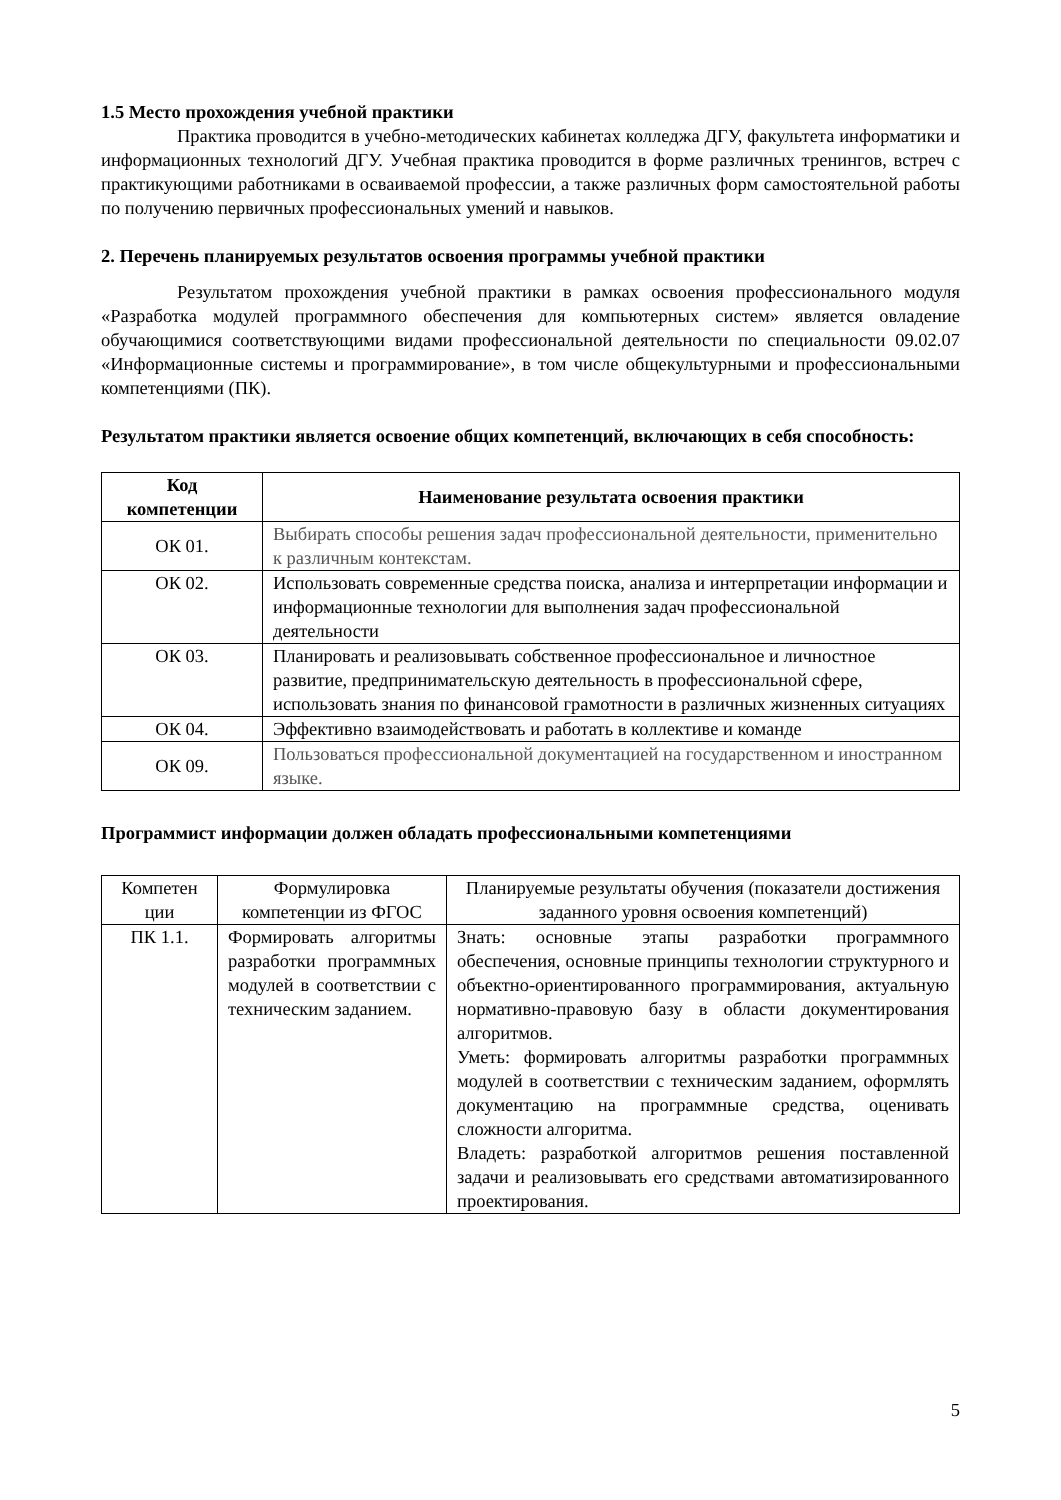1.5 Место прохождения учебной практики
Практика проводится в учебно-методических кабинетах колледжа ДГУ, факультета информатики и информационных технологий ДГУ. Учебная практика проводится в форме различных тренингов, встреч с практикующими работниками в осваиваемой профессии, а также различных форм самостоятельной работы по получению первичных профессиональных умений и навыков.
2. Перечень планируемых результатов освоения программы учебной практики
Результатом прохождения учебной практики в рамках освоения профессионального модуля «Разработка модулей программного обеспечения для компьютерных систем» является овладение обучающимися соответствующими видами профессиональной деятельности по специальности 09.02.07 «Информационные системы и программирование», в том числе общекультурными и профессиональными компетенциями (ПК).
Результатом практики является освоение общих компетенций, включающих в себя способность:
| Код компетенции | Наименование результата освоения практики |
| --- | --- |
| ОК 01. | Выбирать способы решения задач профессиональной деятельности, применительно к различным контекстам. |
| ОК 02. | Использовать современные средства поиска, анализа и интерпретации информации и информационные технологии для выполнения задач профессиональной деятельности |
| ОК 03. | Планировать и реализовывать собственное профессиональное и личностное развитие, предпринимательскую деятельность в профессиональной сфере, использовать знания по финансовой грамотности в различных жизненных ситуациях |
| ОК 04. | Эффективно взаимодействовать и работать в коллективе и команде |
| ОК 09. | Пользоваться профессиональной документацией на государственном и иностранном языке. |
Программист информации должен обладать профессиональными компетенциями
| Компетен ции | Формулировка компетенции из ФГОС | Планируемые результаты обучения (показатели достижения заданного уровня освоения компетенций) |
| ПК 1.1. | Формировать алгоритмы разработки программных модулей в соответствии с техническим заданием. | Знать: основные этапы разработки программного обеспечения, основные принципы технологии структурного и объектно-ориентированного программирования, актуальную нормативно-правовую базу в области документирования алгоритмов. Уметь: формировать алгоритмы разработки программных модулей в соответствии с техническим заданием, оформлять документацию на программные средства, оценивать сложности алгоритма. Владеть: разработкой алгоритмов решения поставленной задачи и реализовывать его средствами автоматизированного проектирования. |
5